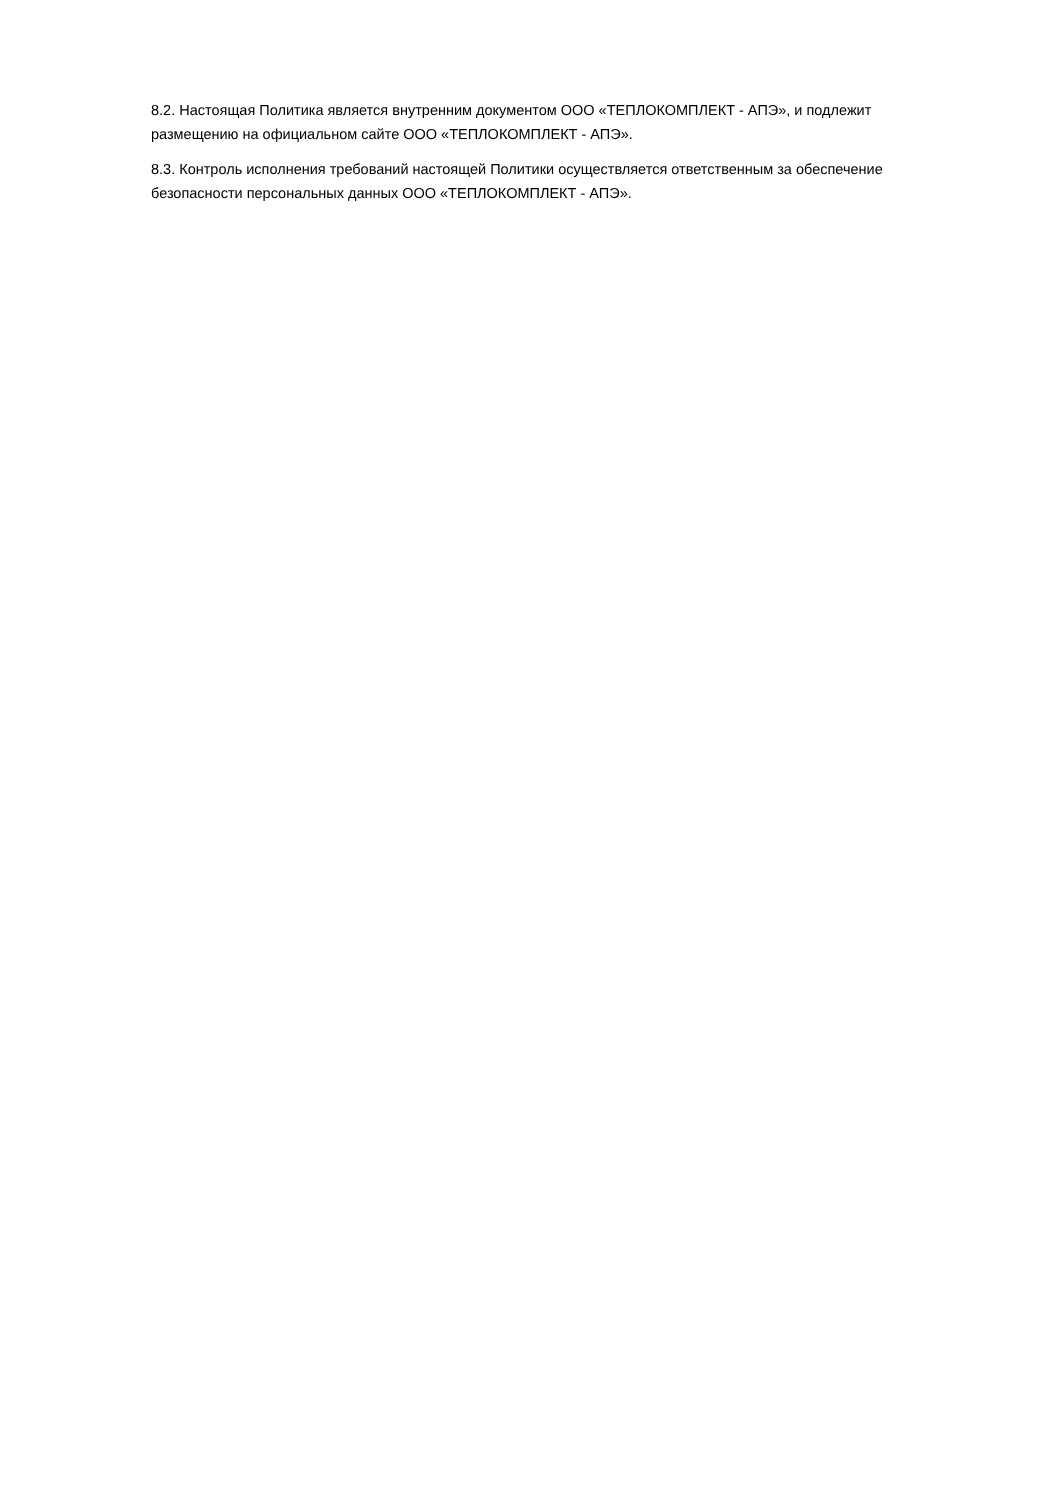8.2. Настоящая Политика является внутренним документом ООО «ТЕПЛОКОМПЛЕКТ - АПЭ», и подлежит размещению на официальном сайте ООО «ТЕПЛОКОМПЛЕКТ - АПЭ».
8.3. Контроль исполнения требований настоящей Политики осуществляется ответственным за обеспечение безопасности персональных данных ООО «ТЕПЛОКОМПЛЕКТ - АПЭ».